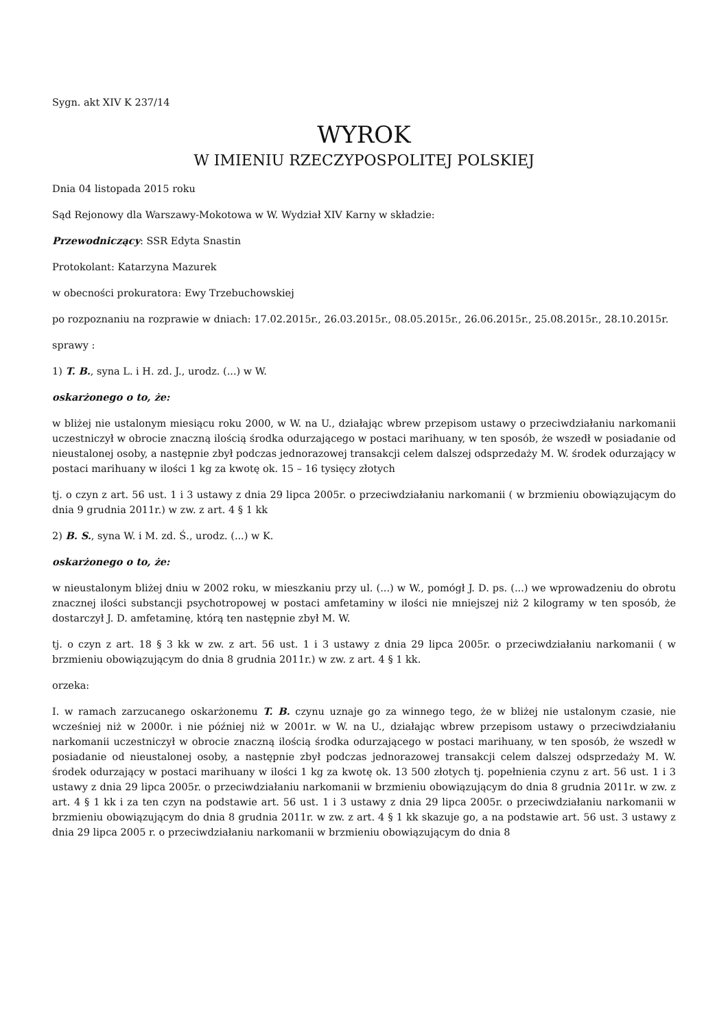Sygn. akt XIV K 237/14
WYROK
W IMIENIU RZECZYPOSPOLITEJ POLSKIEJ
Dnia 04 listopada 2015 roku
Sąd Rejonowy dla Warszawy-Mokotowa w W. Wydział XIV Karny w składzie:
Przewodniczący: SSR Edyta Snastin
Protokolant: Katarzyna Mazurek
w obecności prokuratora: Ewy Trzebuchowskiej
po rozpoznaniu na rozprawie w dniach: 17.02.2015r., 26.03.2015r., 08.05.2015r., 26.06.2015r., 25.08.2015r., 28.10.2015r.
sprawy :
1) T. B., syna L. i H. zd. J., urodz. (...) w W.
oskarżonego o to, że:
w bliżej nie ustalonym miesiącu roku 2000, w W. na U., działając wbrew przepisom ustawy o przeciwdziałaniu narkomanii uczestniczył w obrocie znaczną ilością środka odurzającego w postaci marihuany, w ten sposób, że wszedł w posiadanie od nieustalonej osoby, a następnie zbył podczas jednorazowej transakcji celem dalszej odsprzedaży M. W. środek odurzający w postaci marihuany w ilości 1 kg za kwotę ok. 15 – 16 tysięcy złotych
tj. o czyn z art. 56 ust. 1 i 3 ustawy z dnia 29 lipca 2005r. o przeciwdziałaniu narkomanii ( w brzmieniu obowiązującym do dnia 9 grudnia 2011r.) w zw. z art. 4 § 1 kk
2) B. S., syna W. i M. zd. Ś., urodz. (...) w K.
oskarżonego o to, że:
w nieustalonym bliżej dniu w 2002 roku, w mieszkaniu przy ul. (...) w W., pomógł J. D. ps. (...) we wprowadzeniu do obrotu znacznej ilości substancji psychotropowej w postaci amfetaminy w ilości nie mniejszej niż 2 kilogramy w ten sposób, że dostarczył J. D. amfetaminę, którą ten następnie zbył M. W.
tj. o czyn z art. 18 § 3 kk w zw. z art. 56 ust. 1 i 3 ustawy z dnia 29 lipca 2005r. o przeciwdziałaniu narkomanii ( w brzmieniu obowiązującym do dnia 8 grudnia 2011r.) w zw. z art. 4 § 1 kk.
orzeka:
I. w ramach zarzucanego oskarżonemu T. B. czynu uznaje go za winnego tego, że w bliżej nie ustalonym czasie, nie wcześniej niż w 2000r. i nie później niż w 2001r. w W. na U., działając wbrew przepisom ustawy o przeciwdziałaniu narkomanii uczestniczył w obrocie znaczną ilością środka odurzającego w postaci marihuany, w ten sposób, że wszedł w posiadanie od nieustalonej osoby, a następnie zbył podczas jednorazowej transakcji celem dalszej odsprzedaży M. W. środek odurzający w postaci marihuany w ilości 1 kg za kwotę ok. 13 500 złotych tj. popełnienia czynu z art. 56 ust. 1 i 3 ustawy z dnia 29 lipca 2005r. o przeciwdziałaniu narkomanii w brzmieniu obowiązującym do dnia 8 grudnia 2011r. w zw. z art. 4 § 1 kk i za ten czyn na podstawie art. 56 ust. 1 i 3 ustawy z dnia 29 lipca 2005r. o przeciwdziałaniu narkomanii w brzmieniu obowiązującym do dnia 8 grudnia 2011r. w zw. z art. 4 § 1 kk skazuje go, a na podstawie art. 56 ust. 3 ustawy z dnia 29 lipca 2005 r. o przeciwdziałaniu narkomanii w brzmieniu obowiązującym do dnia 8